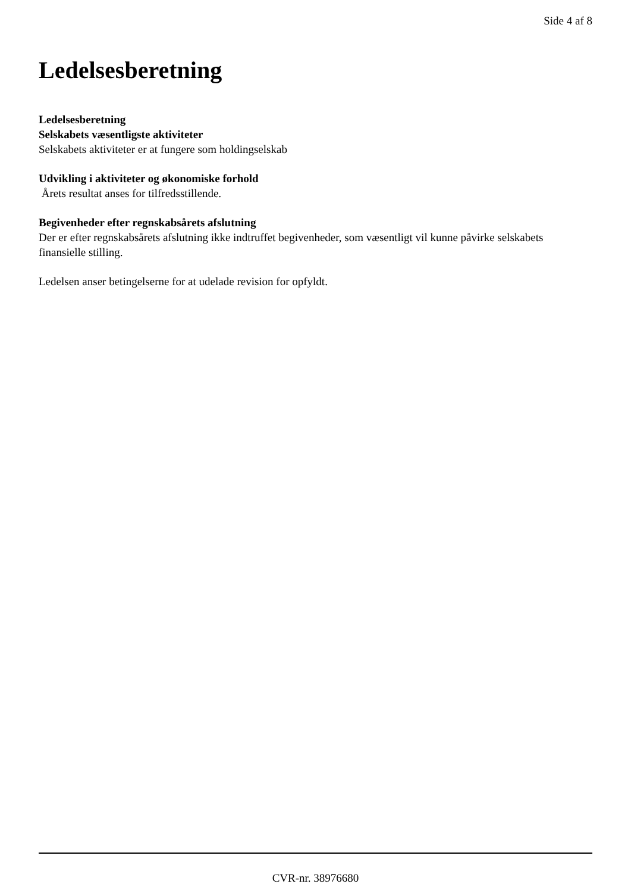Side 4 af 8
Ledelsesberetning
Ledelsesberetning
Selskabets væsentligste aktiviteter
Selskabets aktiviteter er at fungere som holdingselskab
Udvikling i aktiviteter og økonomiske forhold
Årets resultat anses for tilfredsstillende.
Begivenheder efter regnskabsårets afslutning
Der er efter regnskabsårets afslutning ikke indtruffet begivenheder, som væsentligt vil kunne påvirke selskabets finansielle stilling.
Ledelsen anser betingelserne for at udelade revision for opfyldt.
CVR-nr. 38976680